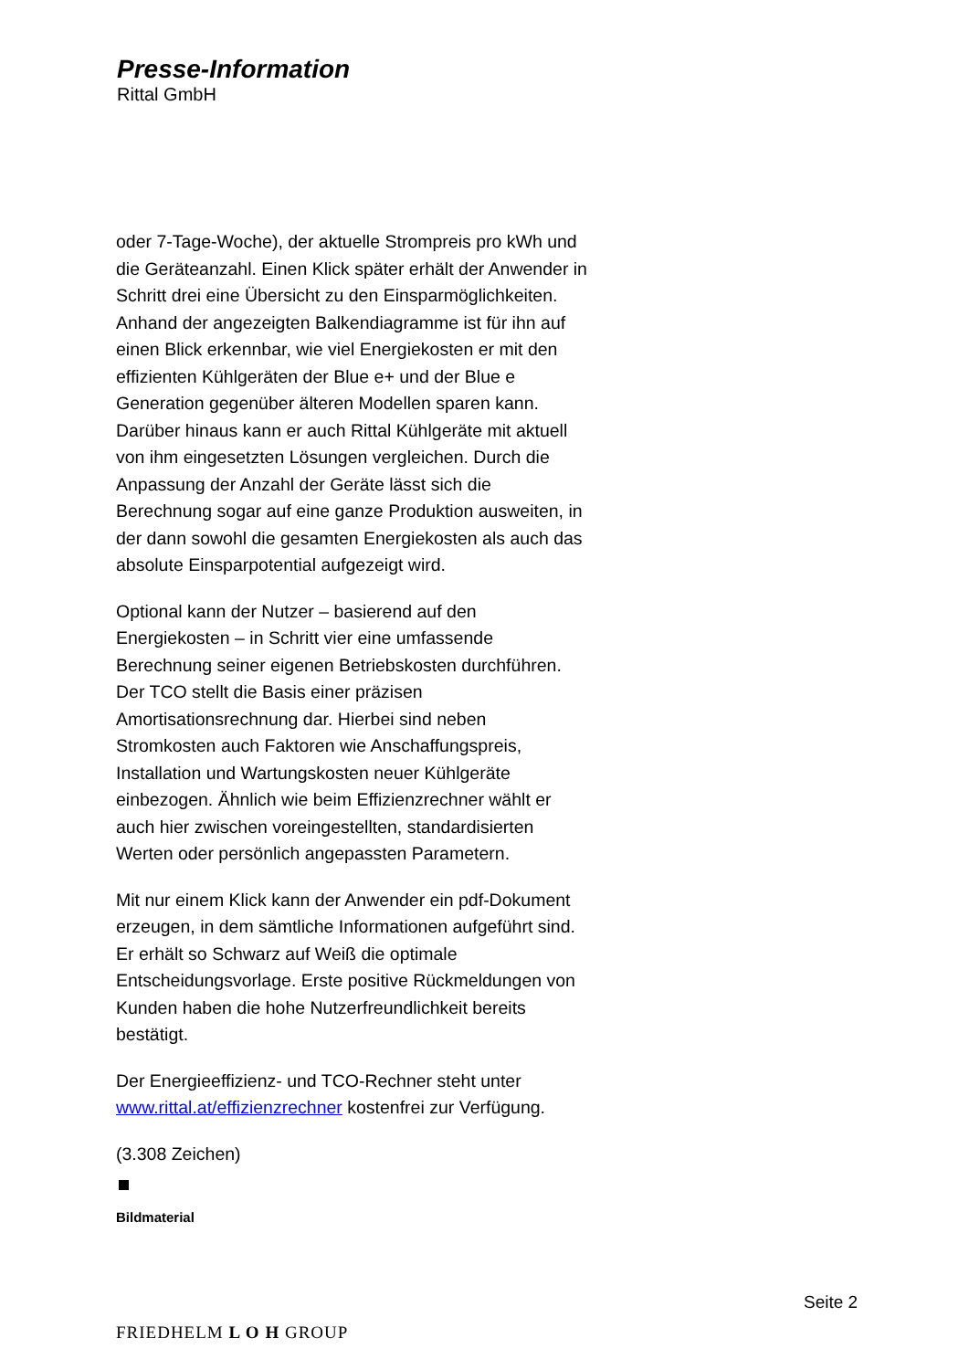Presse-Information
Rittal GmbH
oder 7-Tage-Woche), der aktuelle Strompreis pro kWh und die Geräteanzahl. Einen Klick später erhält der Anwender in Schritt drei eine Übersicht zu den Einsparmöglichkeiten. Anhand der angezeigten Balkendiagramme ist für ihn auf einen Blick erkennbar, wie viel Energiekosten er mit den effizienten Kühlgeräten der Blue e+ und der Blue e Generation gegenüber älteren Modellen sparen kann. Darüber hinaus kann er auch Rittal Kühlgeräte mit aktuell von ihm eingesetzten Lösungen vergleichen. Durch die Anpassung der Anzahl der Geräte lässt sich die Berechnung sogar auf eine ganze Produktion ausweiten, in der dann sowohl die gesamten Energiekosten als auch das absolute Einsparpotential aufgezeigt wird.
Optional kann der Nutzer – basierend auf den Energiekosten – in Schritt vier eine umfassende Berechnung seiner eigenen Betriebskosten durchführen. Der TCO stellt die Basis einer präzisen Amortisationsrechnung dar. Hierbei sind neben Stromkosten auch Faktoren wie Anschaffungspreis, Installation und Wartungskosten neuer Kühlgeräte einbezogen. Ähnlich wie beim Effizienzrechner wählt er auch hier zwischen voreingestellten, standardisierten Werten oder persönlich angepassten Parametern.
Mit nur einem Klick kann der Anwender ein pdf-Dokument erzeugen, in dem sämtliche Informationen aufgeführt sind. Er erhält so Schwarz auf Weiß die optimale Entscheidungsvorlage. Erste positive Rückmeldungen von Kunden haben die hohe Nutzerfreundlichkeit bereits bestätigt.
Der Energieeffizienz- und TCO-Rechner steht unter www.rittal.at/effizienzrechner kostenfrei zur Verfügung.
(3.308 Zeichen)
Bildmaterial
Seite 2
FRIEDHELM L O H GROUP